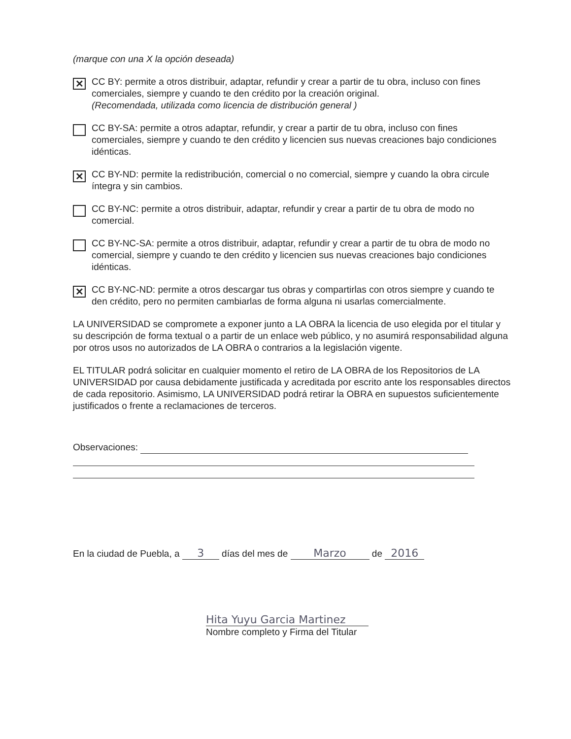(marque con una X la opción deseada)
✕
CC BY: permite a otros distribuir, adaptar, refundir y crear a partir de tu obra, incluso con fines comerciales, siempre y cuando te den crédito por la creación original.
(Recomendada, utilizada como licencia de distribución general )
CC BY-SA: permite a otros adaptar, refundir, y crear a partir de tu obra, incluso con fines comerciales, siempre y cuando te den crédito y licencien sus nuevas creaciones bajo condiciones idénticas.
✕
CC BY-ND: permite la redistribución, comercial o no comercial, siempre y cuando la obra circule íntegra y sin cambios.
CC BY-NC: permite a otros distribuir, adaptar, refundir y crear a partir de tu obra de modo no comercial.
CC BY-NC-SA: permite a otros distribuir, adaptar, refundir y crear a partir de tu obra de modo no comercial, siempre y cuando te den crédito y licencien sus nuevas creaciones bajo condiciones idénticas.
✕
CC BY-NC-ND: permite a otros descargar tus obras y compartirlas con otros siempre y cuando te den crédito, pero no permiten cambiarlas de forma alguna ni usarlas comercialmente.
LA UNIVERSIDAD se compromete a exponer junto a LA OBRA la licencia de uso elegida por el titular y su descripción de forma textual o a partir de un enlace web público, y no asumirá responsabilidad alguna por otros usos no autorizados de LA OBRA o contrarios a la legislación vigente.
EL TITULAR podrá solicitar en cualquier momento el retiro de LA OBRA de los Repositorios de LA UNIVERSIDAD por causa debidamente justificada y acreditada por escrito ante los responsables directos de cada repositorio. Asimismo, LA UNIVERSIDAD podrá retirar la OBRA en supuestos suficientemente justificados o frente a reclamaciones de terceros.
Observaciones:
En la ciudad de Puebla, a 3 días del mes de Marzo de 2016
Hita Yuyu Garcia Martinez
Nombre completo y Firma del Titular